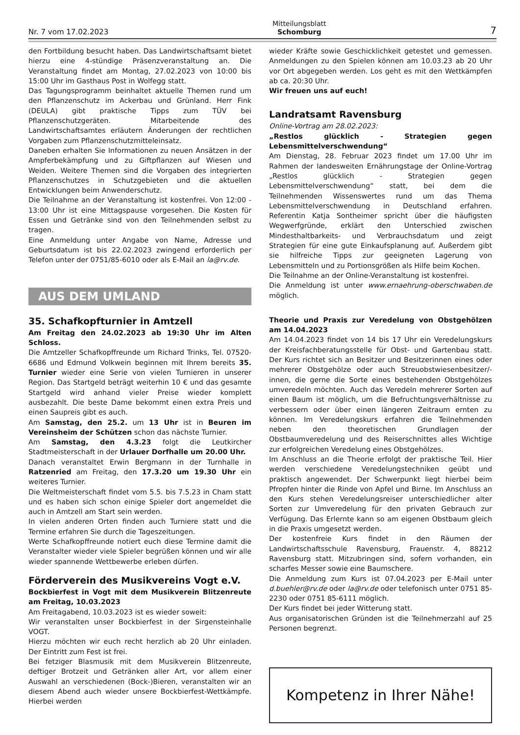Nr. 7 vom 17.02.2023 Mitteilungsblatt
Schomburg 7
den Fortbildung besucht haben. Das Landwirtschaftsamt bietet hierzu eine 4-stündige Präsenzveranstaltung an. Die Veranstaltung findet am Montag, 27.02.2023 von 10:00 bis 15:00 Uhr im Gasthaus Post in Wolfegg statt.
Das Tagungsprogramm beinhaltet aktuelle Themen rund um den Pflanzenschutz im Ackerbau und Grünland. Herr Fink (DEULA) gibt praktische Tipps zum TÜV bei Pflanzenschutzgeräten. Mitarbeitende des Landwirtschaftsamtes erläutern Änderungen der rechtlichen Vorgaben zum Pflanzenschutzmitteleinsatz.
Daneben erhalten Sie Informationen zu neuen Ansätzen in der Ampferbekämpfung und zu Giftpflanzen auf Wiesen und Weiden. Weitere Themen sind die Vorgaben des integrierten Pflanzenschutzes in Schutzgebieten und die aktuellen Entwicklungen beim Anwenderschutz.
Die Teilnahme an der Veranstaltung ist kostenfrei. Von 12:00 - 13:00 Uhr ist eine Mittagspause vorgesehen. Die Kosten für Essen und Getränke sind von den Teilnehmenden selbst zu tragen.
Eine Anmeldung unter Angabe von Name, Adresse und Geburtsdatum ist bis 22.02.2023 zwingend erforderlich per Telefon unter der 0751/85-6010 oder als E-Mail an la@rv.de.
AUS DEM UMLAND
35. Schafkopfturnier in Amtzell
Am Freitag den 24.02.2023 ab 19:30 Uhr im Alten Schloss.
Die Amtzeller Schafkopffreunde um Richard Trinks, Tel. 07520-6686 und Edmund Volkwein beginnen mit Ihrem bereits 35. Turnier wieder eine Serie von vielen Turnieren in unserer Region. Das Startgeld beträgt weiterhin 10 € und das gesamte Startgeld wird anhand vieler Preise wieder komplett ausbezahlt. Die beste Dame bekommt einen extra Preis und einen Saupreis gibt es auch.
Am Samstag, den 25.2. um 13 Uhr ist in Beuren im Vereinsheim der Schützen schon das nächste Turnier.
Am Samstag, den 4.3.23 folgt die Leutkircher Stadtmeisterschaft in der Urlauer Dorfhalle um 20.00 Uhr.
Danach veranstaltet Erwin Bergmann in der Turnhalle in Ratzenried am Freitag, den 17.3.20 um 19.30 Uhr ein weiteres Turnier.
Die Weltmeisterschaft findet vom 5.5. bis 7.5.23 in Cham statt und es haben sich schon einige Spieler dort angemeldet die auch in Amtzell am Start sein werden.
In vielen anderen Orten finden auch Turniere statt und die Termine erfahren Sie durch die Tageszeitungen.
Werte Schafkopffreunde notiert euch diese Termine damit die Veranstalter wieder viele Spieler begrüßen können und wir alle wieder spannende Wettbewerbe erleben dürfen.
Förderverein des Musikvereins Vogt e.V.
Bockbierfest in Vogt mit dem Musikverein Blitzenreute am Freitag, 10.03.2023
Am Freitagabend, 10.03.2023 ist es wieder soweit:
Wir veranstalten unser Bockbierfest in der Sirgensteinhalle VOGT.
Hierzu möchten wir euch recht herzlich ab 20 Uhr einladen. Der Eintritt zum Fest ist frei.
Bei fetziger Blasmusik mit dem Musikverein Blitzenreute, deftiger Brotzeit und Getränken aller Art, vor allem einer Auswahl an verschiedenen (Bock-)Bieren, veranstalten wir an diesem Abend auch wieder unsere Bockbierfest-Wettkämpfe. Hierbei werden
wieder Kräfte sowie Geschicklichkeit getestet und gemessen. Anmeldungen zu den Spielen können am 10.03.23 ab 20 Uhr vor Ort abgegeben werden. Los geht es mit den Wettkämpfen ab ca. 20:30 Uhr.
Wir freuen uns auf euch!
Landratsamt Ravensburg
Online-Vortrag am 28.02.2023:
„Restlos glücklich - Strategien gegen Lebensmittelverschwendung“
Am Dienstag, 28. Februar 2023 findet um 17.00 Uhr im Rahmen der landesweiten Ernährungstage der Online-Vortrag „Restlos glücklich - Strategien gegen Lebensmittelverschwendung“ statt, bei dem die Teilnehmenden Wissenswertes rund um das Thema Lebensmittelverschwendung in Deutschland erfahren. Referentin Katja Sontheimer spricht über die häufigsten Wegwerfgründe, erklärt den Unterschied zwischen Mindesthaltbarkeits- und Verbrauchsdatum und zeigt Strategien für eine gute Einkaufsplanung auf. Außerdem gibt sie hilfreiche Tipps zur geeigneten Lagerung von Lebensmitteln und zu Portionsgrößen als Hilfe beim Kochen.
Die Teilnahme an der Online-Veranstaltung ist kostenfrei.
Die Anmeldung ist unter www.ernaehrung-oberschwaben.de möglich.
Theorie und Praxis zur Veredelung von Obstgehölzen am 14.04.2023
Am 14.04.2023 findet von 14 bis 17 Uhr ein Veredelungskurs der Kreisfachberatungsstelle für Obst- und Gartenbau statt. Der Kurs richtet sich an Besitzer und Besitzerinnen eines oder mehrerer Obstgehölze oder auch Streuobstwiesenbesitzer/-innen, die gerne die Sorte eines bestehenden Obstgehölzes umveredeln möchten. Auch das Veredeln mehrerer Sorten auf einen Baum ist möglich, um die Befruchtungsverhältnisse zu verbessern oder über einen längeren Zeitraum ernten zu können. Im Veredelungskurs erfahren die Teilnehmenden neben den theoretischen Grundlagen der Obstbaumveredelung und des Reiserschnittes alles Wichtige zur erfolgreichen Veredelung eines Obstgehölzes.
Im Anschluss an die Theorie erfolgt der praktische Teil. Hier werden verschiedene Veredelungstechniken geübt und praktisch angewendet. Der Schwerpunkt liegt hierbei beim Pfropfen hinter die Rinde von Apfel und Birne. Im Anschluss an den Kurs stehen Veredelungsreiser unterschiedlicher alter Sorten zur Umveredelung für den privaten Gebrauch zur Verfügung. Das Erlernte kann so am eigenen Obstbaum gleich in die Praxis umgesetzt werden.
Der kostenfreie Kurs findet in den Räumen der Landwirtschaftsschule Ravensburg, Frauenstr. 4, 88212 Ravensburg statt. Mitzubringen sind, sofern vorhanden, ein scharfes Messer sowie eine Baumschere.
Die Anmeldung zum Kurs ist 07.04.2023 per E-Mail unter d.buehler@rv.de oder la@rv.de oder telefonisch unter 0751 85-2230 oder 0751 85-6111 möglich.
Der Kurs findet bei jeder Witterung statt.
Aus organisatorischen Gründen ist die Teilnehmerzahl auf 25 Personen begrenzt.
Kompetenz in Ihrer Nähe!